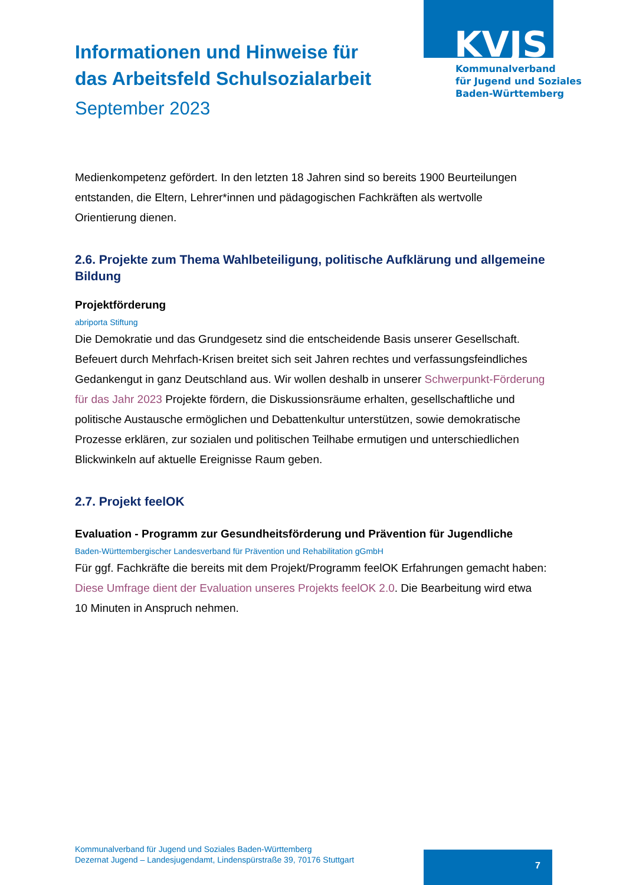KVJS
Kommunalverband
für Jugend und Soziales
Baden-Württemberg
Informationen und Hinweise für
das Arbeitsfeld Schulsozialarbeit
September 2023
Medienkompetenz gefördert. In den letzten 18 Jahren sind so bereits 1900 Beurteilungen entstanden, die Eltern, Lehrer*innen und pädagogischen Fachkräften als wertvolle Orientierung dienen.
2.6. Projekte zum Thema Wahlbeteiligung, politische Aufklärung und allgemeine Bildung
Projektförderung
abriporta Stiftung
Die Demokratie und das Grundgesetz sind die entscheidende Basis unserer Gesellschaft. Befeuert durch Mehrfach-Krisen breitet sich seit Jahren rechtes und verfassungsfeindliches Gedankengut in ganz Deutschland aus. Wir wollen deshalb in unserer Schwerpunkt-Förderung für das Jahr 2023 Projekte fördern, die Diskussionsräume erhalten, gesellschaftliche und politische Austausche ermöglichen und Debattenkultur unterstützen, sowie demokratische Prozesse erklären, zur sozialen und politischen Teilhabe ermutigen und unterschiedlichen Blickwinkeln auf aktuelle Ereignisse Raum geben.
2.7. Projekt feelOK
Evaluation - Programm zur Gesundheitsförderung und Prävention für Jugendliche
Baden-Württembergischer Landesverband für Prävention und Rehabilitation gGmbH
Für ggf. Fachkräfte die bereits mit dem Projekt/Programm feelOK Erfahrungen gemacht haben: Diese Umfrage dient der Evaluation unseres Projekts feelOK 2.0. Die Bearbeitung wird etwa 10 Minuten in Anspruch nehmen.
Kommunalverband für Jugend und Soziales Baden-Württemberg
Dezernat Jugend – Landesjugendamt, Lindenspürstraße 39, 70176 Stuttgart
7